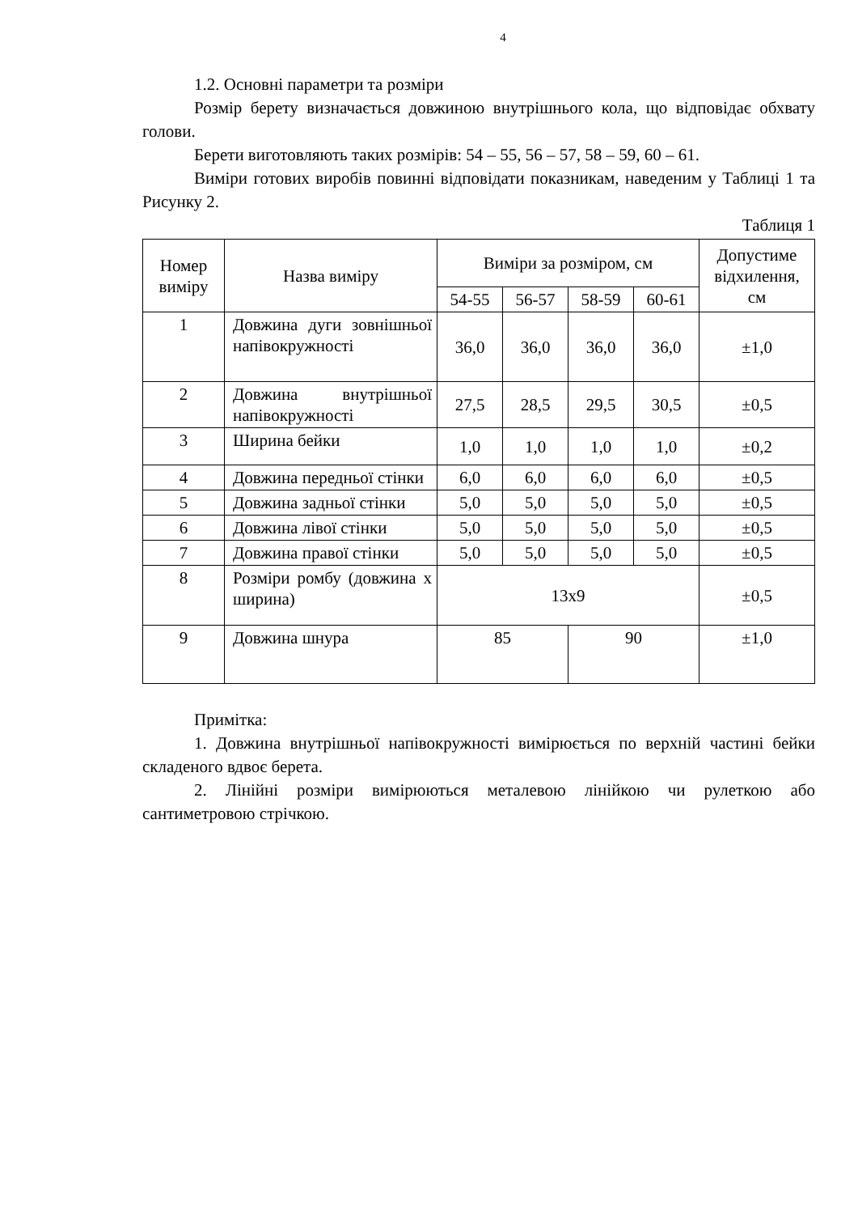4
1.2. Основні параметри та розміри
Розмір берету визначається довжиною внутрішнього кола, що відповідає обхвату голови.
Берети виготовляють таких розмірів: 54 – 55, 56 – 57, 58 – 59, 60 – 61.
Виміри готових виробів повинні відповідати показникам, наведеним у Таблиці 1 та Рисунку 2.
Таблиця 1
| Номер виміру | Назва виміру | Виміри за розміром, см | | | | Допустиме відхилення, см |
| --- | --- | --- | --- | --- | --- | --- |
| | | 54-55 | 56-57 | 58-59 | 60-61 | |
| 1 | Довжина дуги зовнішньої напівокружності | 36,0 | 36,0 | 36,0 | 36,0 | ±1,0 |
| 2 | Довжина внутрішньої напівокружності | 27,5 | 28,5 | 29,5 | 30,5 | ±0,5 |
| 3 | Ширина бейки | 1,0 | 1,0 | 1,0 | 1,0 | ±0,2 |
| 4 | Довжина передньої стінки | 6,0 | 6,0 | 6,0 | 6,0 | ±0,5 |
| 5 | Довжина задньої стінки | 5,0 | 5,0 | 5,0 | 5,0 | ±0,5 |
| 6 | Довжина лівої стінки | 5,0 | 5,0 | 5,0 | 5,0 | ±0,5 |
| 7 | Довжина правої стінки | 5,0 | 5,0 | 5,0 | 5,0 | ±0,5 |
| 8 | Розміри ромбу (довжина х ширина) | 13х9 | | | | ±0,5 |
| 9 | Довжина шнура | 85 | | 90 | | ±1,0 |
Примітка:
1. Довжина внутрішньої напівокружності вимірюється по верхній частині бейки складеного вдвоє берета.
2. Лінійні розміри вимірюються металевою лінійкою чи рулеткою або сантиметровою стрічкою.